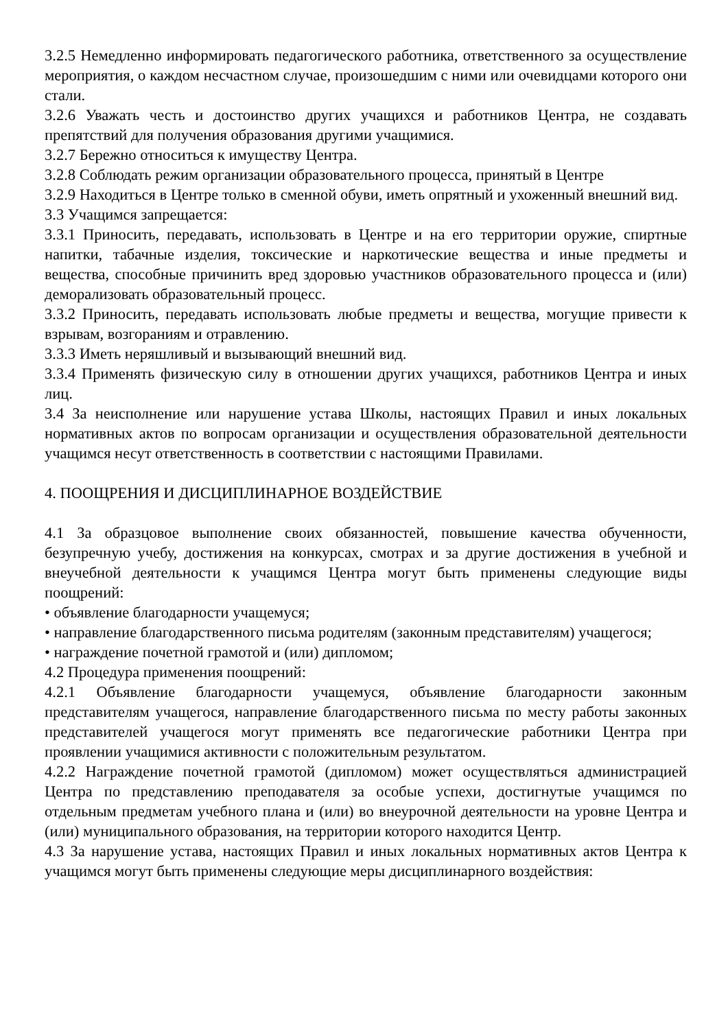3.2.5 Немедленно информировать педагогического работника, ответственного за осуществление мероприятия, о каждом несчастном случае, произошедшим с ними или очевидцами которого они стали.
3.2.6 Уважать честь и достоинство других учащихся и работников Центра, не создавать препятствий для получения образования другими учащимися.
3.2.7 Бережно относиться к имуществу Центра.
3.2.8 Соблюдать режим организации образовательного процесса, принятый в Центре
3.2.9 Находиться в Центре только в сменной обуви, иметь опрятный и ухоженный внешний вид.
3.3 Учащимся запрещается:
3.3.1 Приносить, передавать, использовать в Центре и на его территории оружие, спиртные напитки, табачные изделия, токсические и наркотические вещества и иные предметы и вещества, способные причинить вред здоровью участников образовательного процесса и (или) деморализовать образовательный процесс.
3.3.2 Приносить, передавать использовать любые предметы и вещества, могущие привести к взрывам, возгораниям и отравлению.
3.3.3 Иметь неряшливый и вызывающий внешний вид.
3.3.4 Применять физическую силу в отношении других учащихся, работников Центра и иных лиц.
3.4 За неисполнение или нарушение устава Школы, настоящих Правил и иных локальных нормативных актов по вопросам организации и осуществления образовательной деятельности учащимся несут ответственность в соответствии с настоящими Правилами.
4. ПООЩРЕНИЯ И ДИСЦИПЛИНАРНОЕ ВОЗДЕЙСТВИЕ
4.1 За образцовое выполнение своих обязанностей, повышение качества обученности, безупречную учебу, достижения на конкурсах, смотрах и за другие достижения в учебной и внеучебной деятельности к учащимся Центра могут быть применены следующие виды поощрений:
• объявление благодарности учащемуся;
• направление благодарственного письма родителям (законным представителям) учащегося;
• награждение почетной грамотой и (или) дипломом;
4.2 Процедура применения поощрений:
4.2.1 Объявление благодарности учащемуся, объявление благодарности законным представителям учащегося, направление благодарственного письма по месту работы законных представителей учащегося могут применять все педагогические работники Центра при проявлении учащимися активности с положительным результатом.
4.2.2 Награждение почетной грамотой (дипломом) может осуществляться администрацией Центра по представлению преподавателя за особые успехи, достигнутые учащимся по отдельным предметам учебного плана и (или) во внеурочной деятельности на уровне Центра и (или) муниципального образования, на территории которого находится Центр.
4.3 За нарушение устава, настоящих Правил и иных локальных нормативных актов Центра к учащимся могут быть применены следующие меры дисциплинарного воздействия: